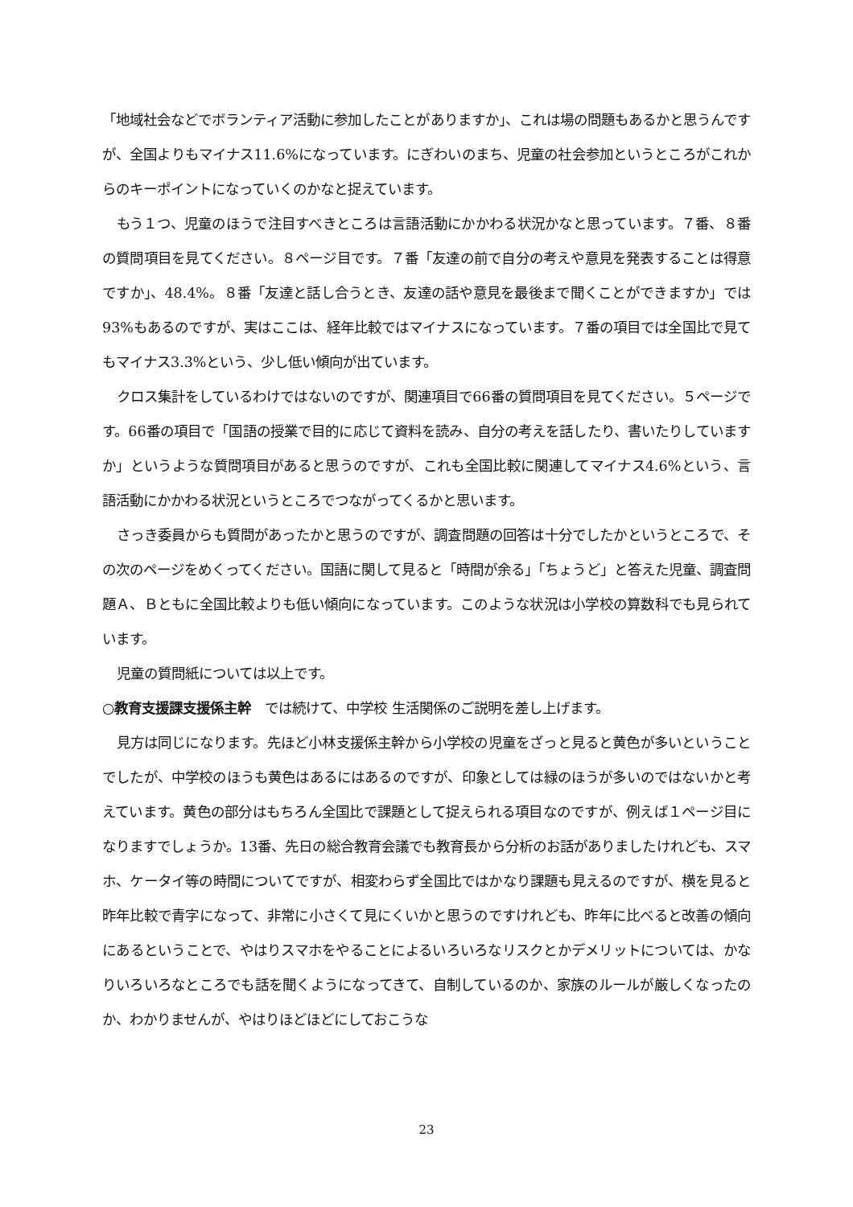「地域社会などでボランティア活動に参加したことがありますか」、これは場の問題もあるかと思うんですが、全国よりもマイナス11.6%になっています。にぎわいのまち、児童の社会参加というところがこれからのキーポイントになっていくのかなと捉えています。
もう１つ、児童のほうで注目すべきところは言語活動にかかわる状況かなと思っています。７番、８番の質問項目を見てください。８ページ目です。７番「友達の前で自分の考えや意見を発表することは得意ですか」、48.4%。８番「友達と話し合うとき、友達の話や意見を最後まで聞くことができますか」では93%もあるのですが、実はここは、経年比較ではマイナスになっています。７番の項目では全国比で見てもマイナス3.3%という、少し低い傾向が出ています。
クロス集計をしているわけではないのですが、関連項目で66番の質問項目を見てください。５ページです。66番の項目で「国語の授業で目的に応じて資料を読み、自分の考えを話したり、書いたりしていますか」というような質問項目があると思うのですが、これも全国比較に関連してマイナス4.6%という、言語活動にかかわる状況というところでつながってくるかと思います。
さっき委員からも質問があったかと思うのですが、調査問題の回答は十分でしたかというところで、その次のページをめくってください。国語に関して見ると「時間が余る」「ちょうど」と答えた児童、調査問題Ａ、Ｂともに全国比較よりも低い傾向になっています。このような状況は小学校の算数科でも見られています。
児童の質問紙については以上です。
○教育支援課支援係主幹　では続けて、中学校 生活関係のご説明を差し上げます。
見方は同じになります。先ほど小林支援係主幹から小学校の児童をざっと見ると黄色が多いということでしたが、中学校のほうも黄色はあるにはあるのですが、印象としては緑のほうが多いのではないかと考えています。黄色の部分はもちろん全国比で課題として捉えられる項目なのですが、例えば１ページ目になりますでしょうか。13番、先日の総合教育会議でも教育長から分析のお話がありましたけれども、スマホ、ケータイ等の時間についてですが、相変わらず全国比ではかなり課題も見えるのですが、横を見ると昨年比較で青字になって、非常に小さくて見にくいかと思うのですけれども、昨年に比べると改善の傾向にあるということで、やはりスマホをやることによるいろいろなリスクとかデメリットについては、かなりいろいろなところでも話を聞くようになってきて、自制しているのか、家族のルールが厳しくなったのか、わかりませんが、やはりほどほどにしておこうな
23